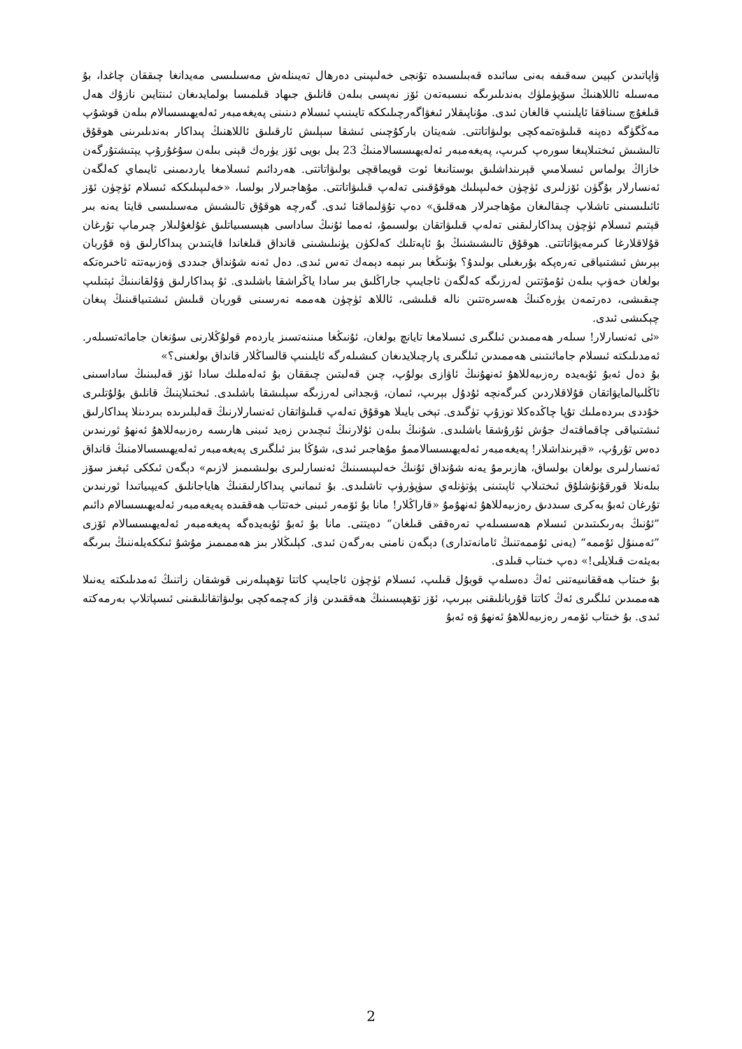ۋاپاتىدىن كېيىن سەقىفە بەنى سائىدە قەبىلىسىدە تۇنجى خەلىپىنى دەرھال تەيىنلەش مەسىلىسى مەيدانغا چىققان چاغدا، بۇ مەسىلە ئاللاھنىڭ سۆيۈملۈك بەندىلىرىگە نىسبەتەن ئۆز نەپسى بىلەن قانلىق جىھاد قىلمىسا بولمايدىغان ئىنتايىن نازۇك ھەل قىلغۇچ سىناققا ئايلىنىپ قالغان ئىدى. مۇناپىقلار ئىغۋاگەرچىلىككە تايىنىپ ئىسلام دىنىنى پەيغەمبەر ئەلەيھىسسالام بىلەن قوشۇپ مەڭگۈگە دەپنە قىلىۋەتمەكچى بولىۋاتاتتى. شەيتان باركۇچىنى ئىشقا سېلىش ئارقىلىق ئاللاھنىڭ پىداكار بەندىلىرىنى ھوقۇق تالىشىش ئىختىلاپىغا سورەپ كىرىپ، پەيغەمبەر ئەلەيھىسسالامنىڭ 23 يىل بويى ئۆز يۈرەك قېنى بىلەن سۇغۇرۇپ يېتىشتۇرگەن خازاڭ بولماس ئىسلامىي قېرىنداشلىق بوستانىغا ئوت قويماقچى بولىۋاتاتتى. ھەردائىم ئىسلامغا ياردىمىنى ئايىماي كەلگەن ئەنسارلار بۇگۈن ئۆزلىرى ئۈچۈن خەلىپىلىك ھوقۇقىنى تەلەپ قىلىۋاتاتتى. مۇھاجىرلار بولسا، «خەلىپىلىككە ئىسلام ئۈچۈن ئۆز ئائىلىسىنى تاشلاپ چىقالىغان مۇھاجىرلار ھەقلىق» دەپ تۇۋلىماقتا ئىدى. گەرچە ھوقۇق تالىشىش مەسىلىسى قايتا يەنە بىر قېتىم ئىسلام ئۈچۈن پىداكارلىقنى تەلەپ قىلىۋاتقان بولسىمۇ، ئەمما ئۇنىڭ ساداسى ھېسسىياتلىق غۇلغۇلىلار چىرماپ تۇرغان قۇلاقلارغا كىرمەيۋاتاتتى. ھوقۇق تالىشىشنىڭ بۇ ئاپەتلىك كەلكۈن يۈنىلىشىنى قانداق قىلغاندا قايتىدىن پىداكارلىق ۋە قۇربان بېرىش ئىشتىياقى تەرەپكە بۇرىغىلى بولىدۇ؟ بۇنىڭغا بىر نېمە دېمەك تەس ئىدى. دەل ئەنە شۇنداق جىددى ۋەزىيەتتە ئاخىرەتكە بولغان خەۋپ بىلەن ئۇمۇتتىن لەرزىگە كەلگەن ئاجايىپ جاراڭلىق بىر سادا ياڭراشقا باشلىدى. ئۇ پىداكارلىق ۋۇلقانىنىڭ ئېتىلىپ چىقىشى، دەرتمەن يۈرەكنىڭ ھەسرەتتىن نالە قىلىشى، ئاللاھ ئۈچۈن ھەممە نەرسىنى قوربان قىلىش ئىشتىياقىنىڭ پىغان چېكىشى ئىدى.
«ئى ئەنسارلار! سىلەر ھەممىدىن ئىلگىرى ئىسلامغا تايانچ بولغان، ئۇنىڭغا مىننەتسىز ياردەم قولۇڭلارنى سۇنغان جامائەتسىلەر. ئەمدىلىكتە ئىسلام جامائىتىنى ھەممىدىن ئىلگىرى پارچىلايدىغان كىشىلەرگە ئايلىنىپ قالساڭلار قانداق بولغىنى؟»
بۇ دەل ئەبۇ ئۇبەيدە رەزىيەللاھۇ ئەنھۇنىڭ ئاۋازى بولۇپ، چىن قەلبتىن چىققان بۇ ئەلەملىك سادا ئۆز قەلبىنىڭ ساداسىنى ئاڭلىيالمايۋاتقان قۇلاقلاردىن كىرگەنچە ئۇدۇل بېرىپ، ئىمان، ۋىجدانى لەرزىگە سېلىشقا باشلىدى. ئىختىلاپنىڭ قانلىق بۇلۇتلىرى خۇددى بىردەملىك تۇپا چاڭدەكلا توزۇپ تۈگىدى. تېخى بايىلا ھوقۇق تەلەپ قىلىۋاتقان ئەنسارلارنىڭ قەلبلىرىدە بىردىنلا پىداكارلىق ئىشتىياقى چاقماقتەك جۇش ئۇرۇشقا باشلىدى. شۇنىڭ بىلەن ئۇلارنىڭ ئىچىدىن زەيد ئىبنى ھارىسە رەزىيەللاھۇ ئەنھۇ ئورنىدىن دەس تۇرۇپ، «قېرىنداشلار! پەيغەمبەر ئەلەيھىسسالاممۇ مۇھاجىر ئىدى، شۇڭا بىز ئىلگىرى پەيغەمبەر ئەلەيھىسسالامنىڭ قانداق ئەنسارلىرى بولغان بولساق، ھازىرمۇ يەنە شۇنداق ئۇنىڭ خەلىپىسىنىڭ ئەنسارلىرى بولىشىمىز لازىم» دېگەن ئىككى ئېغىز سۆز بىلەنلا قورقۇنۇشلۇق ئىختىلاپ ئاپىتىنى پۈتۈنلەي سۈپۈرۈپ تاشلىدى. بۇ ئىمانىي پىداكارلىقنىڭ ھاياجانلىق كەيپىياتىدا ئورنىدىن تۇرغان ئەبۇ بەكرى سىددىق رەزىيەللاھۇ ئەنھۇمۇ «قاراڭلار! مانا بۇ ئۆمەر ئىبنى خەتتاب ھەققىدە پەيغەمبەر ئەلەيھىسسالام دائىم ”ئۇنىڭ بەرىكىتىدىن ئىسلام ھەسسىلەپ تەرەققى قىلغان“ دەيتتى. مانا بۇ ئەبۇ ئۇبەيدەگە پەيغەمبەر ئەلەيھىسسالام ئۆزى ”ئەمىنۇل ئۇممە“ (يەنى ئۇممەتنىڭ ئامانەتدارى) دېگەن نامنى بەرگەن ئىدى. كېلىڭلار بىز ھەممىمىز مۇشۇ ئىككەيلەننىڭ بىرىگە بەيئەت قىلايلى!» دەپ خىتاب قىلدى.
بۇ خىتاب ھەققانىيەتنى ئەڭ دەسلەپ قوبۇل قىلىپ، ئىسلام ئۈچۈن ئاجايىپ كاتتا تۆھپىلەرنى قوشقان زاتنىڭ ئەمدىلىكتە يەنىلا ھەممىدىن ئىلگىرى ئەڭ كاتتا قۇربانلىقنى بېرىپ، ئۆز تۆھپىسىنىڭ ھەققىدىن ۋاز كەچمەكچى بولىۋاتقانلىقىنى ئىسپاتلاپ بەرمەكتە ئىدى. بۇ خىتاب ئۆمەر رەزىيەللاھۇ ئەنھۇ ۋە ئەبۇ
2